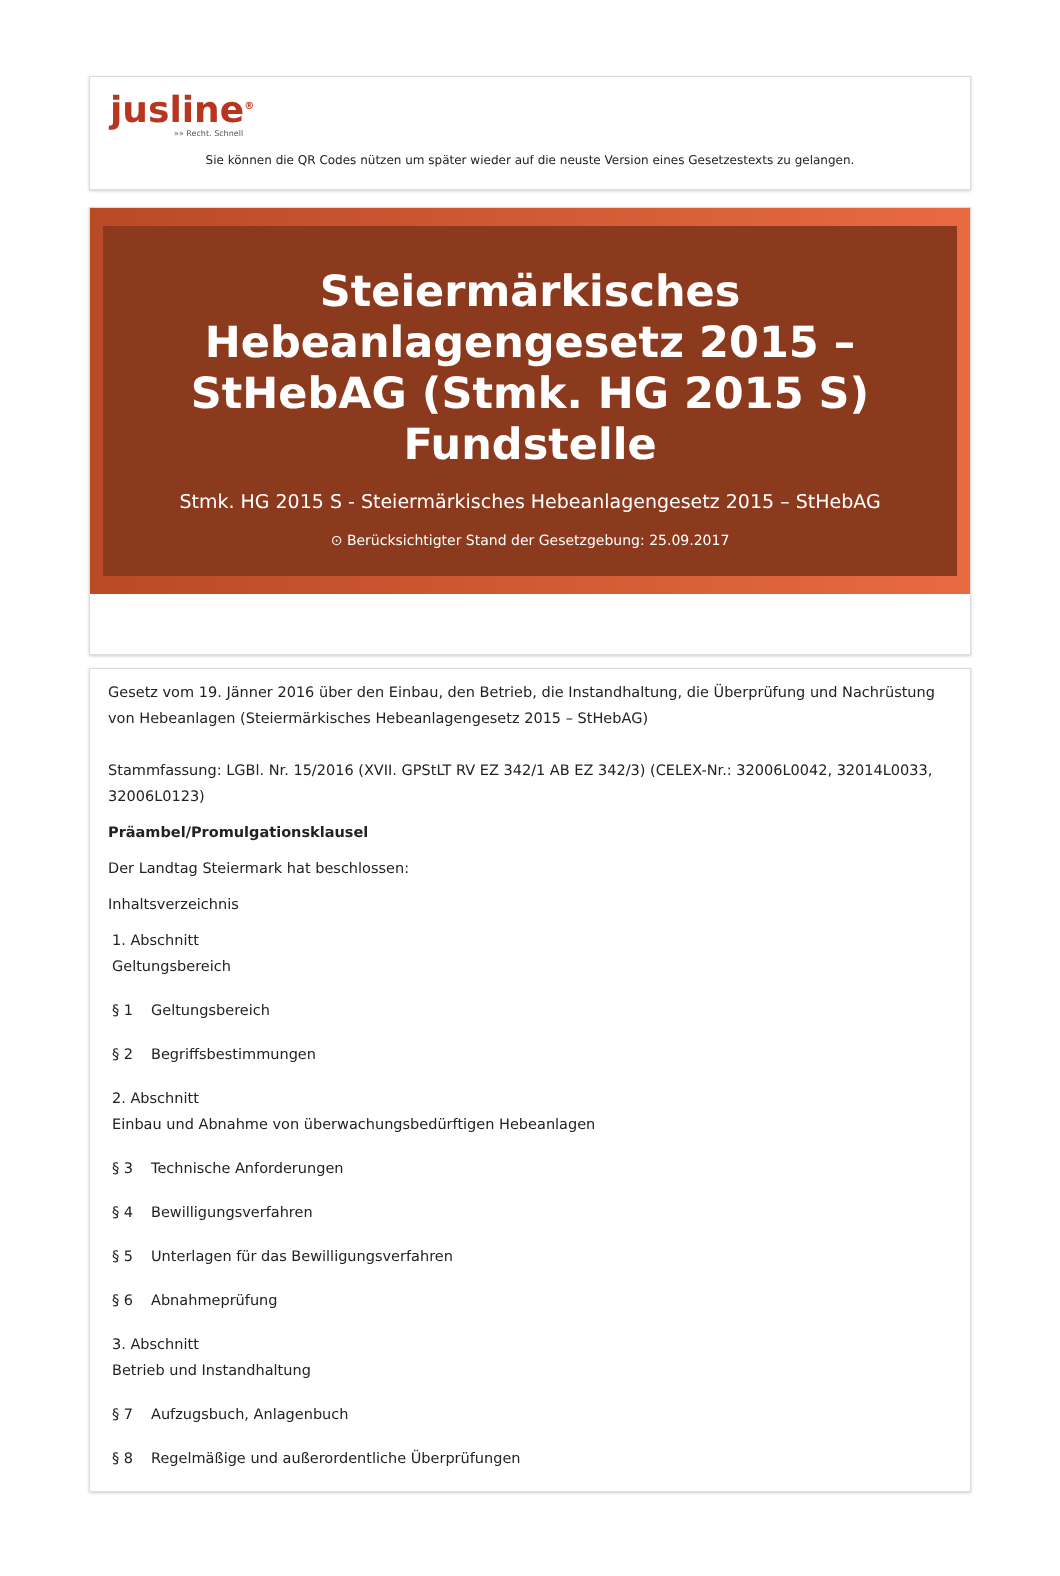jusline<sup>®</sup>
»» Recht. Schnell
Sie können die QR Codes nützen um später wieder auf die neuste Version eines Gesetzestexts zu gelangen.
Steiermärkisches Hebeanlagengesetz 2015 – StHebAG (Stmk. HG 2015 S) Fundstelle
Stmk. HG 2015 S - Steiermärkisches Hebeanlagengesetz 2015 – StHebAG
⊙ Berücksichtigter Stand der Gesetzgebung: 25.09.2017
Gesetz vom 19. Jänner 2016 über den Einbau, den Betrieb, die Instandhaltung, die Überprüfung und Nachrüstung von Hebeanlagen (Steiermärkisches Hebeanlagengesetz 2015 – StHebAG)
Stammfassung: LGBl. Nr. 15/2016 (XVII. GPStLT RV EZ 342/1 AB EZ 342/3) (CELEX-Nr.: 32006L0042, 32014L0033, 32006L0123)
Präambel/Promulgationsklausel
Der Landtag Steiermark hat beschlossen:
Inhaltsverzeichnis
1. Abschnitt
Geltungsbereich
§ 1 Geltungsbereich
§ 2 Begriffsbestimmungen
2. Abschnitt
Einbau und Abnahme von überwachungsbedürftigen Hebeanlagen
§ 3 Technische Anforderungen
§ 4 Bewilligungsverfahren
§ 5 Unterlagen für das Bewilligungsverfahren
§ 6 Abnahmeprüfung
3. Abschnitt
Betrieb und Instandhaltung
§ 7 Aufzugsbuch, Anlagenbuch
§ 8 Regelmäßige und außerordentliche Überprüfungen